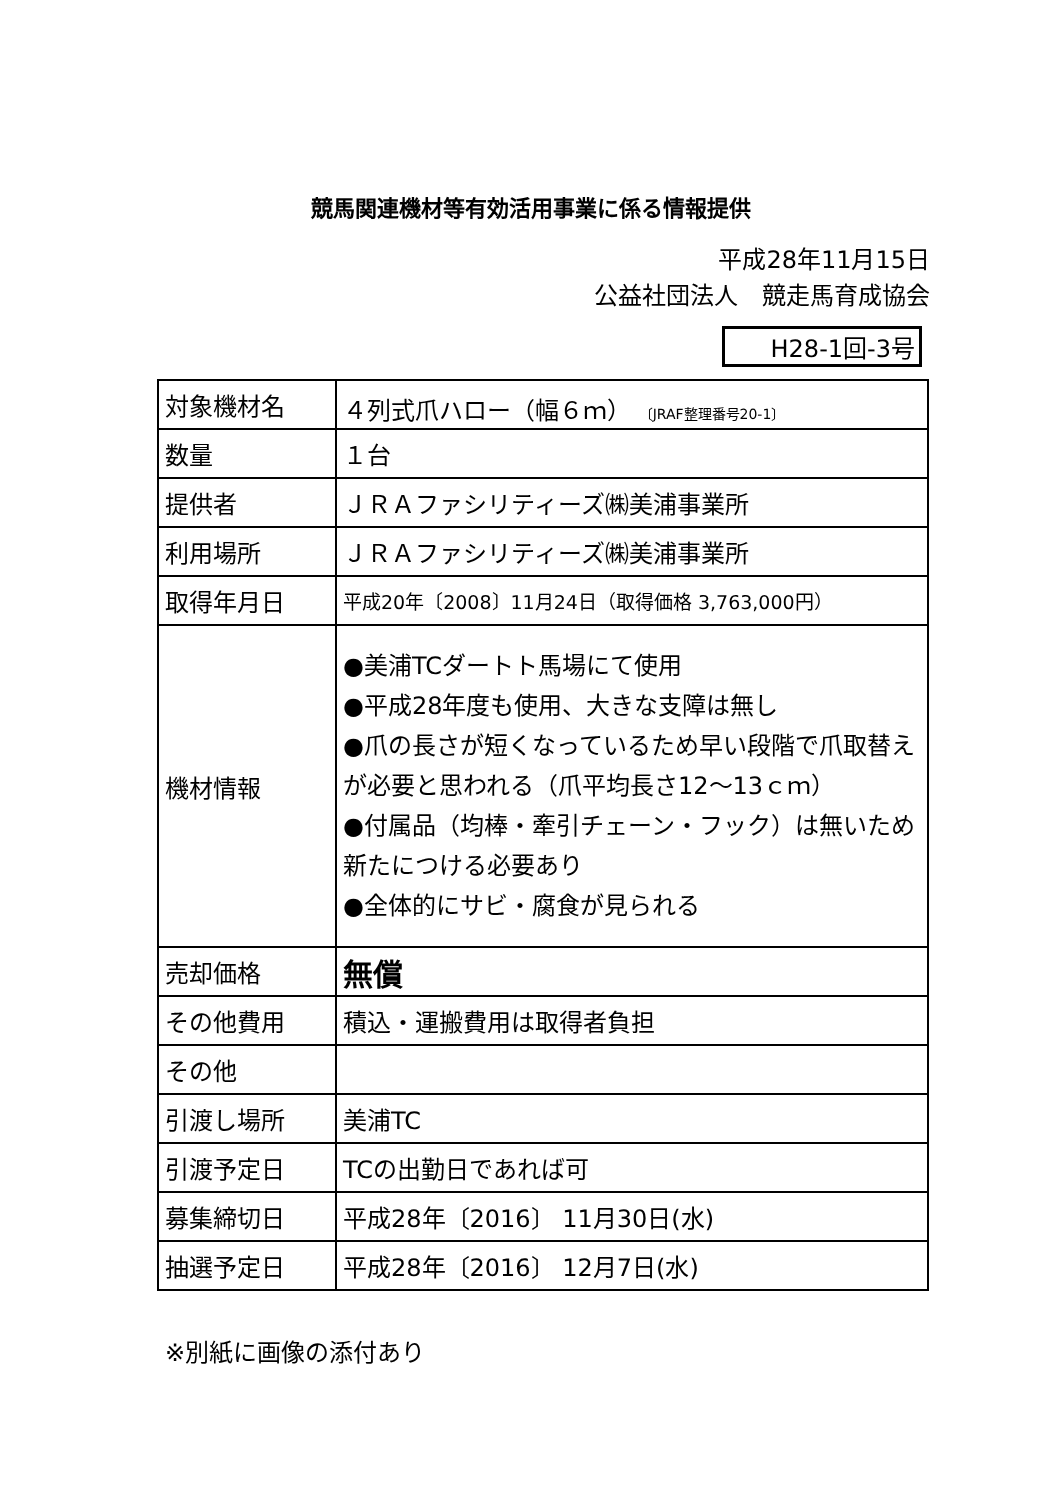競馬関連機材等有効活用事業に係る情報提供
平成28年11月15日
公益社団法人　競走馬育成協会
H28-1回-3号
| 対象機材名 | ４列式爪ハロー（幅６ｍ） 〔JRAF整理番号20-1〕 |
| 数量 | １台 |
| 提供者 | ＪＲＡファシリティーズ㈱美浦事業所 |
| 利用場所 | ＪＲＡファシリティーズ㈱美浦事業所 |
| 取得年月日 | 平成20年〔2008〕11月24日（取得価格 3,763,000円） |
| 機材情報 | ●美浦TCダートト馬場にて使用 ●平成28年度も使用、大きな支障は無し ●爪の長さが短くなっているため早い段階で爪取替えが必要と思われる（爪平均長さ12～13ｃｍ） ●付属品（均棒・牽引チェーン・フック）は無いため新たにつける必要あり ●全体的にサビ・腐食が見られる |
| 売却価格 | 無償 |
| その他費用 | 積込・運搬費用は取得者負担 |
| その他 | |
| 引渡し場所 | 美浦TC |
| 引渡予定日 | TCの出勤日であれば可 |
| 募集締切日 | 平成28年〔2016〕 11月30日(水) |
| 抽選予定日 | 平成28年〔2016〕 12月7日(水) |
※別紙に画像の添付あり